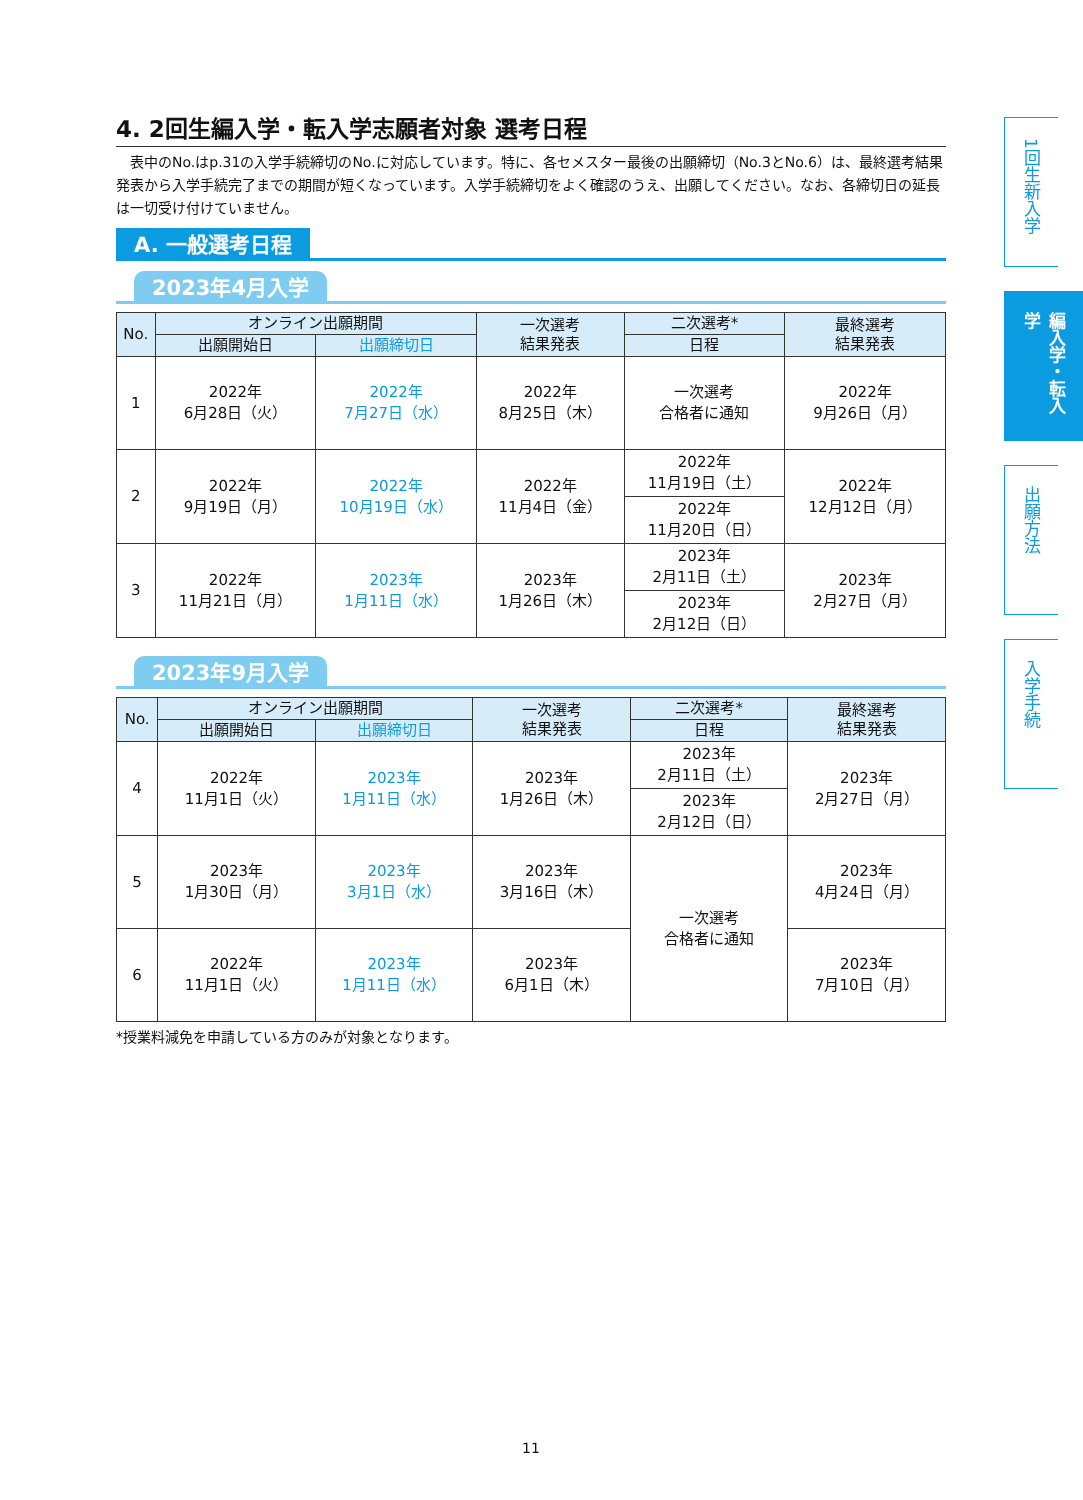4. 2回生編入学・転入学志願者対象 選考日程
　表中のNo.はp.31の入学手続締切のNo.に対応しています。特に、各セメスター最後の出願締切（No.3とNo.6）は、最終選考結果発表から入学手続完了までの期間が短くなっています。入学手続締切をよく確認のうえ、出願してください。なお、各締切日の延長は一切受け付けていません。
A. 一般選考日程
2023年4月入学
| No. | オンライン出願期間 | | 一次選考 結果発表 | 二次選考* | 最終選考 結果発表 |
| --- | --- | --- | --- | --- | --- |
| | 出願開始日 | 出願締切日 | | 日程 | |
| 1 | 2022年 6月28日（火） | 2022年 7月27日（水） | 2022年 8月25日（木） | 一次選考 合格者に通知 | 2022年 9月26日（月） |
| 2 | 2022年 9月19日（月） | 2022年 10月19日（水） | 2022年 11月4日（金） | 2022年 11月19日（土） | 2022年 12月12日（月） |
| | | | | 2022年 11月20日（日） | |
| 3 | 2022年 11月21日（月） | 2023年 1月11日（水） | 2023年 1月26日（木） | 2023年 2月11日（土） | 2023年 2月27日（月） |
| | | | | 2023年 2月12日（日） | |
2023年9月入学
| No. | オンライン出願期間 | | 一次選考 結果発表 | 二次選考* | 最終選考 結果発表 |
| --- | --- | --- | --- | --- | --- |
| | 出願開始日 | 出願締切日 | | 日程 | |
| 4 | 2022年 11月1日（火） | 2023年 1月11日（水） | 2023年 1月26日（木） | 2023年 2月11日（土） | 2023年 2月27日（月） |
| | | | | 2023年 2月12日（日） | |
| 5 | 2023年 1月30日（月） | 2023年 3月1日（水） | 2023年 3月16日（木） | 一次選考 合格者に通知 | 2023年 4月24日（月） |
| 6 | 2022年 11月1日（火） | 2023年 1月11日（水） | 2023年 6月1日（木） | | 2023年 7月10日（月） |
*授業料減免を申請している方のみが対象となります。
1回生新入学
編入学・転入学
出願方法
入学手続
11